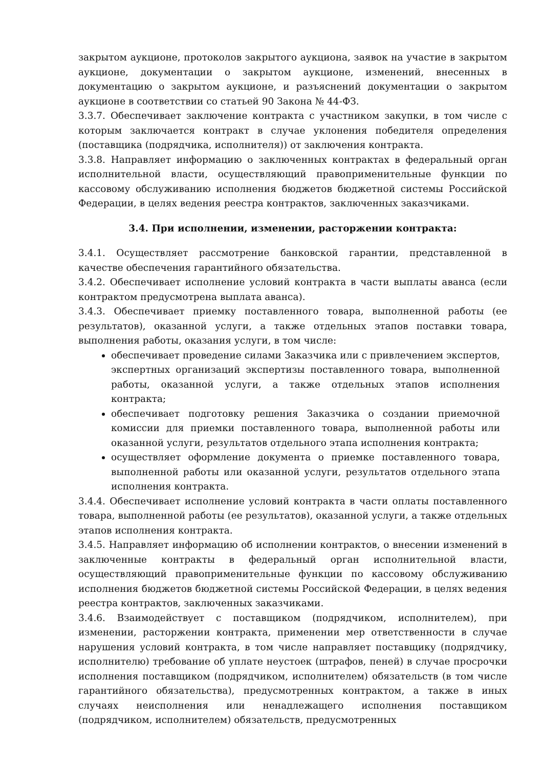закрытом аукционе, протоколов закрытого аукциона, заявок на участие в закрытом аукционе, документации о закрытом аукционе, изменений, внесенных в документацию о закрытом аукционе, и разъяснений документации о закрытом аукционе в соответствии со статьей 90 Закона № 44-ФЗ.
3.3.7. Обеспечивает заключение контракта с участником закупки, в том числе с которым заключается контракт в случае уклонения победителя определения (поставщика (подрядчика, исполнителя)) от заключения контракта.
3.3.8. Направляет информацию о заключенных контрактах в федеральный орган исполнительной власти, осуществляющий правоприменительные функции по кассовому обслуживанию исполнения бюджетов бюджетной системы Российской Федерации, в целях ведения реестра контрактов, заключенных заказчиками.
3.4. При исполнении, изменении, расторжении контракта:
3.4.1. Осуществляет рассмотрение банковской гарантии, представленной в качестве обеспечения гарантийного обязательства.
3.4.2. Обеспечивает исполнение условий контракта в части выплаты аванса (если контрактом предусмотрена выплата аванса).
3.4.3. Обеспечивает приемку поставленного товара, выполненной работы (ее результатов), оказанной услуги, а также отдельных этапов поставки товара, выполнения работы, оказания услуги, в том числе:
обеспечивает проведение силами Заказчика или с привлечением экспертов, экспертных организаций экспертизы поставленного товара, выполненной работы, оказанной услуги, а также отдельных этапов исполнения контракта;
обеспечивает подготовку решения Заказчика о создании приемочной комиссии для приемки поставленного товара, выполненной работы или оказанной услуги, результатов отдельного этапа исполнения контракта;
осуществляет оформление документа о приемке поставленного товара, выполненной работы или оказанной услуги, результатов отдельного этапа исполнения контракта.
3.4.4. Обеспечивает исполнение условий контракта в части оплаты поставленного товара, выполненной работы (ее результатов), оказанной услуги, а также отдельных этапов исполнения контракта.
3.4.5. Направляет информацию об исполнении контрактов, о внесении изменений в заключенные контракты в федеральный орган исполнительной власти, осуществляющий правоприменительные функции по кассовому обслуживанию исполнения бюджетов бюджетной системы Российской Федерации, в целях ведения реестра контрактов, заключенных заказчиками.
3.4.6. Взаимодействует с поставщиком (подрядчиком, исполнителем), при изменении, расторжении контракта, применении мер ответственности в случае нарушения условий контракта, в том числе направляет поставщику (подрядчику, исполнителю) требование об уплате неустоек (штрафов, пеней) в случае просрочки исполнения поставщиком (подрядчиком, исполнителем) обязательств (в том числе гарантийного обязательства), предусмотренных контрактом, а также в иных случаях неисполнения или ненадлежащего исполнения поставщиком (подрядчиком, исполнителем) обязательств, предусмотренных